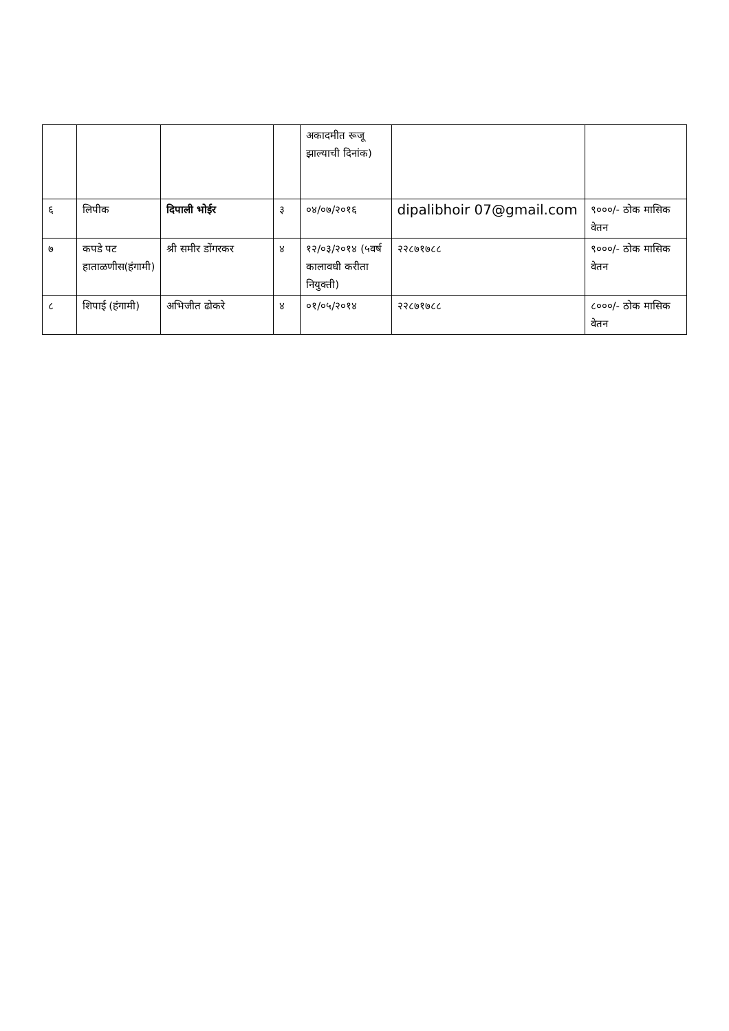| | | | | अकादमीत रूजू झाल्याची दिनांक) | | |
| ६ | लिपीक | दिपाली भोईर | ३ | ०४/०७/२०१६ | dipalibhoir 07@gmail.com | ९०००/- ठोक मासिक वेतन |
| ७ | कपडे पट हाताळणीस(हंगामी) | श्री समीर डोंगरकर | ४ | १२/०३/२०१४ (५वर्ष कालावधी करीता नियुक्ती) | २२८७१७८८ | ९०००/- ठोक मासिक वेतन |
| ८ | शिपाई (हंगामी) | अभिजीत ढोकरे | ४ | ०१/०५/२०१४ | २२८७१७८८ | ८०००/- ठोक मासिक वेतन |